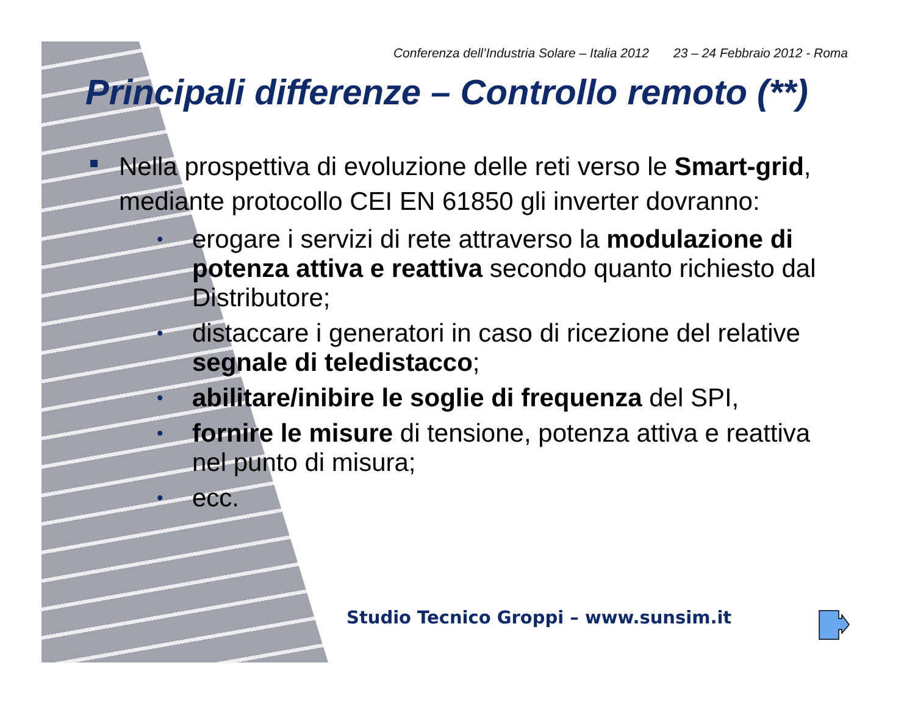Conferenza dell’Industria Solare – Italia 2012 23 – 24 Febbraio 2012 - Roma
Principali differenze – Controllo remoto (**)
Nella prospettiva di evoluzione delle reti verso le Smart-grid, mediante protocollo CEI EN 61850 gli inverter dovranno:
• erogare i servizi di rete attraverso la modulazione di potenza attiva e reattiva secondo quanto richiesto dal Distributore;
• distaccare i generatori in caso di ricezione del relative segnale di teledistacco;
• abilitare/inibire le soglie di frequenza del SPI,
• fornire le misure di tensione, potenza attiva e reattiva nel punto di misura;
• ecc.
Studio Tecnico Groppi – www.sunsim.it